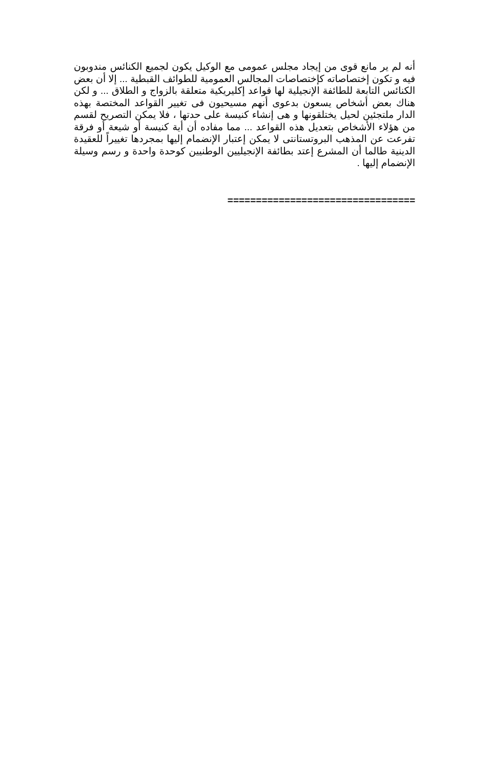أنه لم ير مانع قوى من إيجاد مجلس عمومى مع الوكيل يكون لجميع الكنائس مندوبون فيه و تكون إختصاصاته كإختصاصات المجالس العمومية للطوائف القبطية ... إلا أن بعض الكنائس التابعة للطائفة الإنجيلية لها قواعد إكليريكية متعلقة بالزواج و الطلاق ... و لكن هناك بعض أشخاص يسعون بدعوى أنهم مسيحيون فى تغيير القواعد المختصة بهذه الدار ملتجئين لحيل يختلقونها و هى إنشاء كنيسة على حدتها ، فلا يمكن التصريح لقسم من هؤلاء الأشخاص بتعديل هذه القواعد ... مما مفاده أن أية كنيسة أو شيعة أو فرقة تفرعت عن المذهب البروتستانتى لا يمكن إعتبار الإنضمام إليها بمجردها تغييراً للعقيدة الدينية طالما أن المشرع إعتد بطائفة الإنجيليين الوطنيين كوحدة واحدة و رسم وسيلة الإنضمام إليها .
=================================